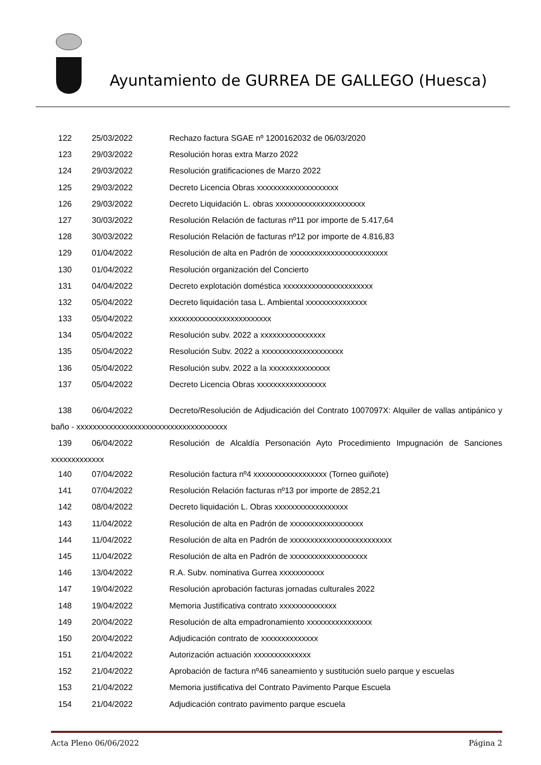Ayuntamiento de GURREA DE GALLEGO (Huesca)
122 25/03/2022 Rechazo factura SGAE nº 1200162032 de 06/03/2020
123 29/03/2022 Resolución horas extra Marzo 2022
124 29/03/2022 Resolución gratificaciones de Marzo 2022
125 29/03/2022 Decreto Licencia Obras xxxxxxxxxxxxxxxxxxxx
126 29/03/2022 Decreto Liquidación L. obras xxxxxxxxxxxxxxxxxxxxxx
127 30/03/2022 Resolución Relación de facturas nº11 por importe de 5.417,64
128 30/03/2022 Resolución Relación de facturas nº12 por importe de 4.816,83
129 01/04/2022 Resolución de alta en Padrón de xxxxxxxxxxxxxxxxxxxxxxxx
130 01/04/2022 Resolución organización del Concierto
131 04/04/2022 Decreto explotación doméstica xxxxxxxxxxxxxxxxxxxxxx
132 05/04/2022 Decreto liquidación tasa L. Ambiental xxxxxxxxxxxxxxx
133 05/04/2022 xxxxxxxxxxxxxxxxxxxxxxxxx
134 05/04/2022 Resolución subv. 2022 a xxxxxxxxxxxxxxxx
135 05/04/2022 Resolución Subv. 2022 a xxxxxxxxxxxxxxxxxxxx
136 05/04/2022 Resolución subv. 2022 a la xxxxxxxxxxxxxxx
137 05/04/2022 Decreto Licencia Obras xxxxxxxxxxxxxxxxx
138 06/04/2022 Decreto/Resolución de Adjudicación del Contrato 1007097X: Alquiler de vallas antipánico y baño - xxxxxxxxxxxxxxxxxxxxxxxxxxxxxxxxxxxxx
139 06/04/2022 Resolución de Alcaldía Personación Ayto Procedimiento Impugnación de Sanciones xxxxxxxxxxxxx
140 07/04/2022 Resolución factura nº4 xxxxxxxxxxxxxxxxxx (Torneo guiñote)
141 07/04/2022 Resolución Relación facturas nº13 por importe de 2852,21
142 08/04/2022 Decreto liquidación L. Obras xxxxxxxxxxxxxxxxxx
143 11/04/2022 Resolución de alta en Padrón de xxxxxxxxxxxxxxxxxx
144 11/04/2022 Resolución de alta en Padrón de xxxxxxxxxxxxxxxxxxxxxxxxx
145 11/04/2022 Resolución de alta en Padrón de xxxxxxxxxxxxxxxxxxx
146 13/04/2022 R.A. Subv. nominativa Gurrea xxxxxxxxxxx
147 19/04/2022 Resolución aprobación facturas jornadas culturales 2022
148 19/04/2022 Memoria Justificativa contrato xxxxxxxxxxxxxx
149 20/04/2022 Resolución de alta empadronamiento xxxxxxxxxxxxxxxx
150 20/04/2022 Adjudicación contrato de xxxxxxxxxxxxxx
151 21/04/2022 Autorización actuación xxxxxxxxxxxxxx
152 21/04/2022 Aprobación de factura nº46 saneamiento y sustitución suelo parque y escuelas
153 21/04/2022 Memoria justificativa del Contrato Pavimento Parque Escuela
154 21/04/2022 Adjudicación contrato pavimento parque escuela
Acta Pleno 06/06/2022 Página 2